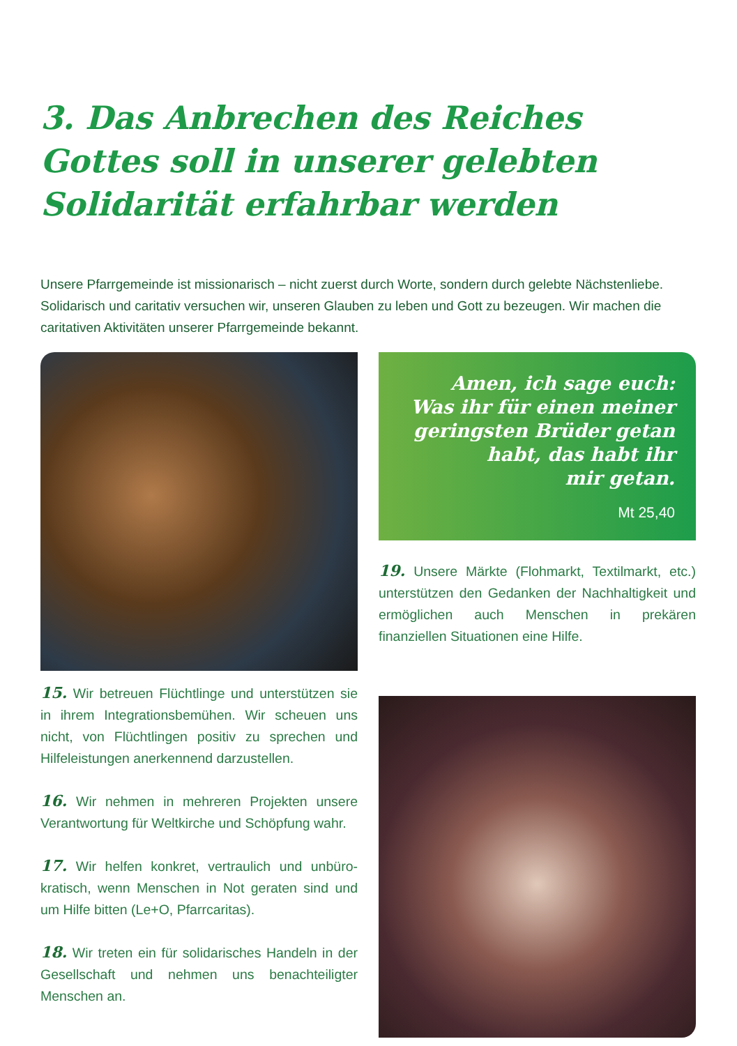3. Das Anbrechen des Reiches Gottes soll in unserer gelebten Solidarität erfahrbar werden
Unsere Pfarrgemeinde ist missionarisch – nicht zuerst durch Worte, sondern durch gelebte Nächstenliebe. Solidarisch und caritativ versuchen wir, unseren Glauben zu leben und Gott zu bezeugen. Wir machen die caritativen Aktivitäten unserer Pfarrgemeinde bekannt.
15. Wir betreuen Flüchtlinge und unterstützen sie in ihrem Integrationsbemühen. Wir scheuen uns nicht, von Flüchtlingen positiv zu sprechen und Hilfeleistungen anerkennend darzustellen.
16. Wir nehmen in mehreren Projekten unsere Verantwortung für Weltkirche und Schöpfung wahr.
17. Wir helfen konkret, vertraulich und unbüro­kratisch, wenn Menschen in Not geraten sind und um Hilfe bitten (Le+O, Pfarrcaritas).
18. Wir treten ein für solidarisches Handeln in der Gesellschaft und nehmen uns benachtei­ligter Menschen an.
Amen, ich sage euch:
Was ihr für einen meiner
geringsten Brüder getan
habt, das habt ihr
mir getan.
Mt 25,40
19. Unsere Märkte (Flohmarkt, Textilmarkt, etc.) unterstützen den Gedanken der Nach­haltigkeit und ermöglichen auch Menschen in prekären finanziellen Situationen eine Hilfe.